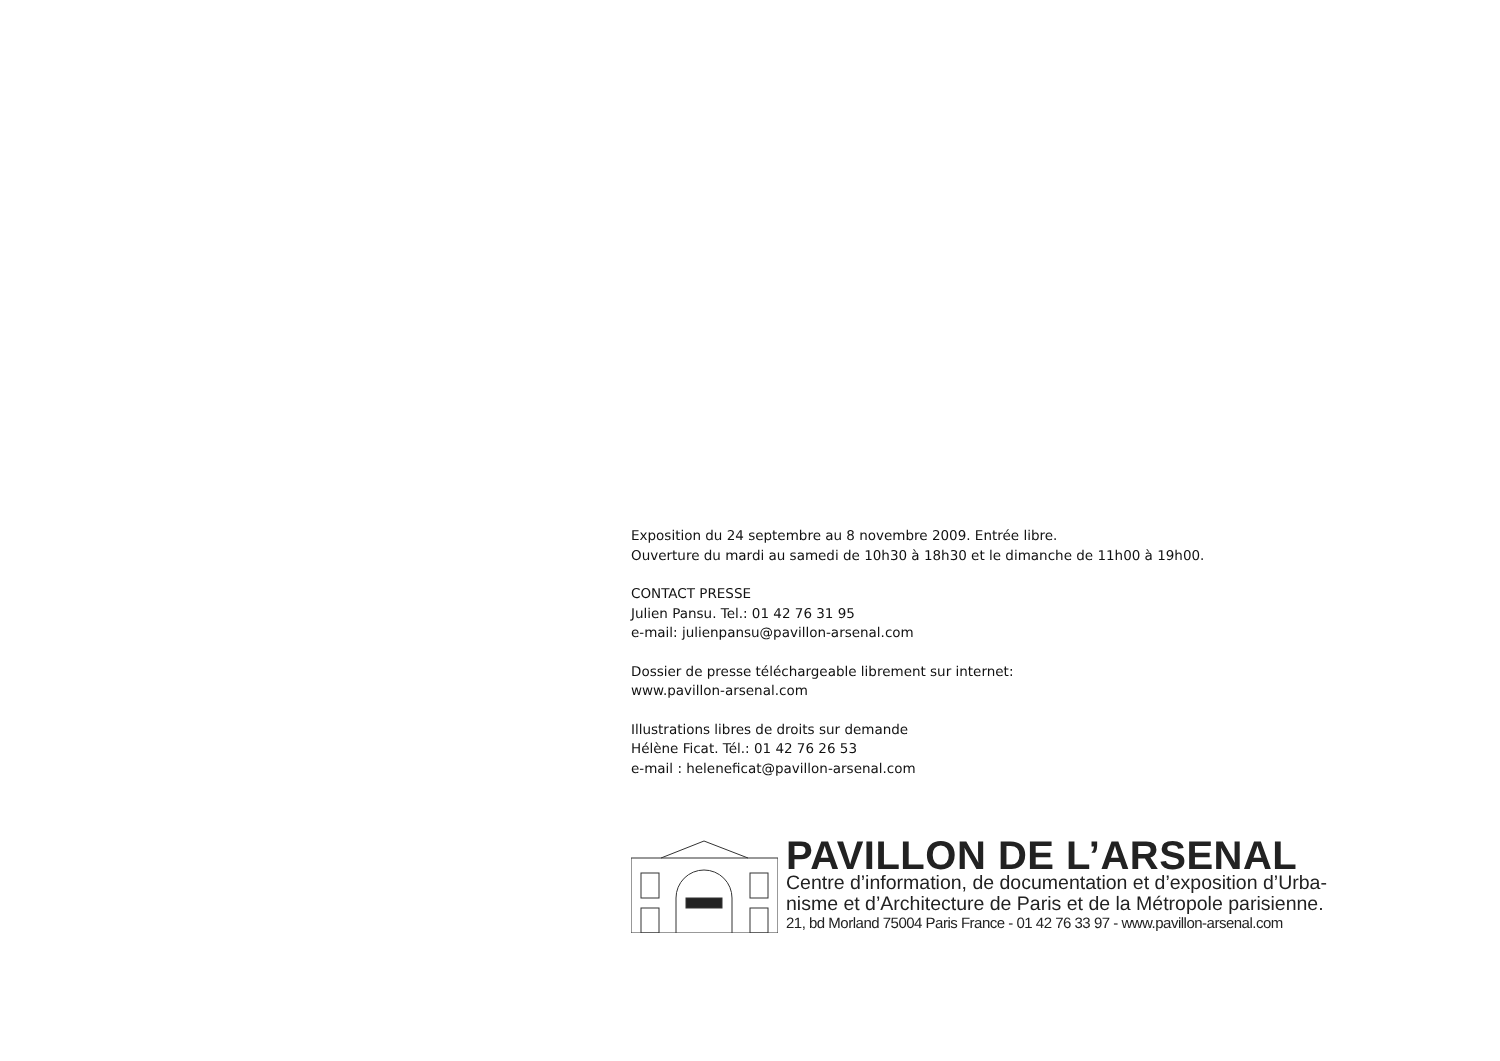Exposition du 24 septembre au 8 novembre 2009. Entrée libre.
Ouverture du mardi au samedi de 10h30 à 18h30 et le dimanche de 11h00 à 19h00.
CONTACT PRESSE
Julien Pansu. Tel.: 01 42 76 31 95
e-mail: julienpansu@pavillon-arsenal.com
Dossier de presse téléchargeable librement sur internet:
www.pavillon-arsenal.com
Illustrations libres de droits sur demande
Hélène Ficat. Tél.: 01 42 76 26 53
e-mail : heleneficat@pavillon-arsenal.com
PAVILLON DE L’ARSENAL
Centre d’information, de documentation et d’exposition d’Urba-
nisme et d’Architecture de Paris et de la Métropole parisienne.
21, bd Morland 75004 Paris France - 01 42 76 33 97 - www.pavillon-arsenal.com